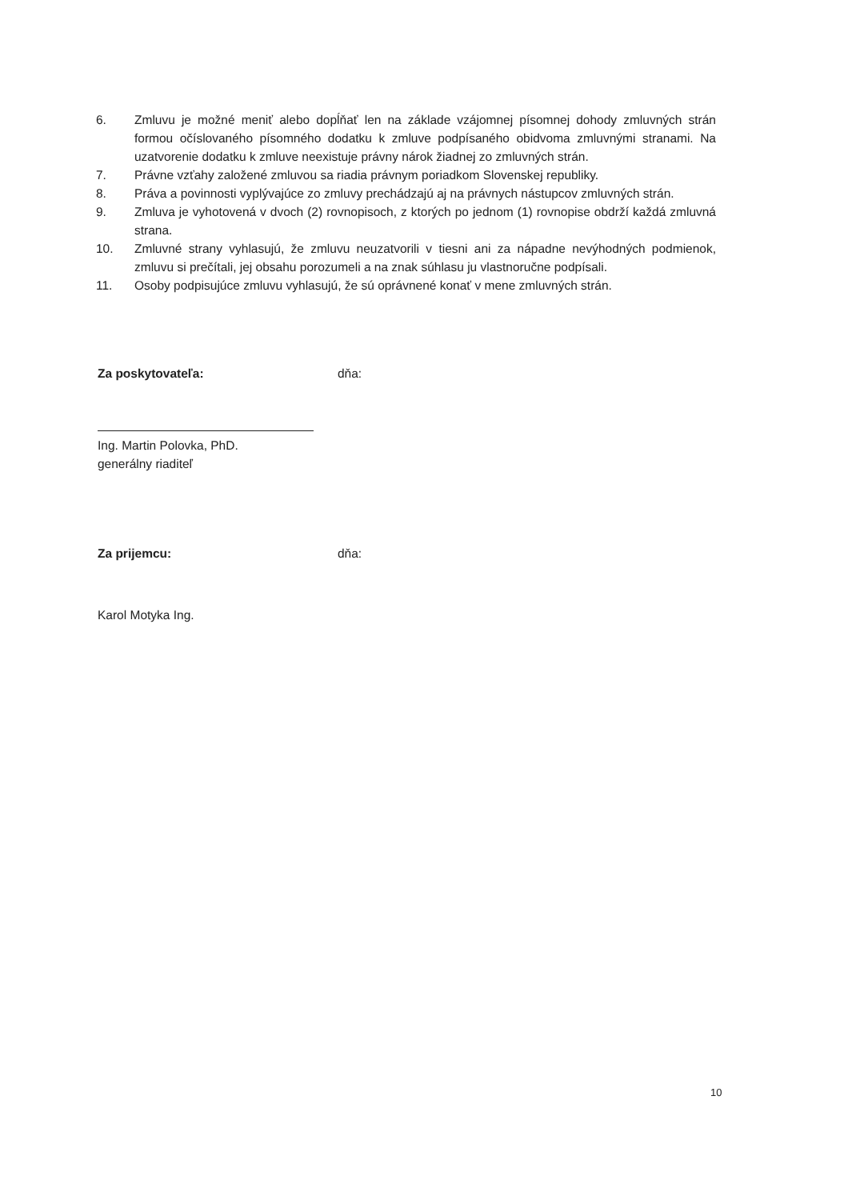6. Zmluvu je možné meniť alebo dopĺňať len na základe vzájomnej písomnej dohody zmluvných strán formou očíslovaného písomného dodatku k zmluve podpísaného obidvoma zmluvnými stranami. Na uzatvorenie dodatku k zmluve neexistuje právny nárok žiadnej zo zmluvných strán.
7. Právne vzťahy založené zmluvou sa riadia právnym poriadkom Slovenskej republiky.
8. Práva a povinnosti vyplývajúce zo zmluvy prechádzajú aj na právnych nástupcov zmluvných strán.
9. Zmluva je vyhotovená v dvoch (2) rovnopisoch, z ktorých po jednom (1) rovnopise obdrží každá zmluvná strana.
10. Zmluvné strany vyhlasujú, že zmluvu neuzatvorili v tiesni ani za nápadne nevýhodných podmienok, zmluvu si prečítali, jej obsahu porozumeli a na znak súhlasu ju vlastnoručne podpísali.
11. Osoby podpisujúce zmluvu vyhlasujú, že sú oprávnené konať v mene zmluvných strán.
Za poskytovateľa: dňa:
Ing. Martin Polovka, PhD.
generálny riaditeľ
Za prijemcu: dňa:
Karol Motyka Ing.
10